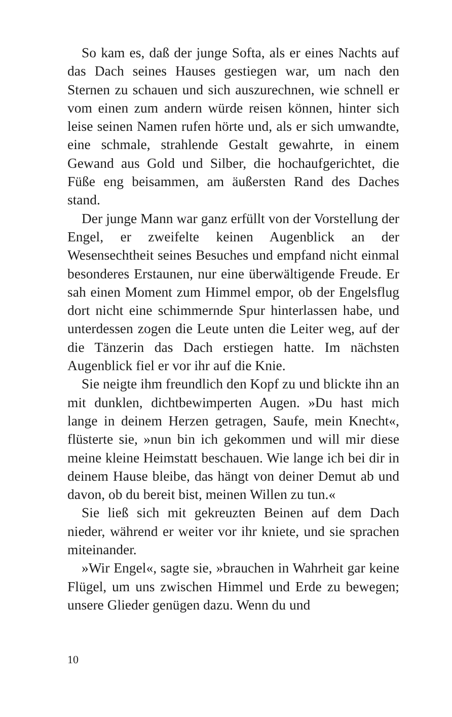So kam es, daß der junge Softa, als er eines Nachts auf das Dach seines Hauses gestiegen war, um nach den Sternen zu schauen und sich auszurechnen, wie schnell er vom einen zum andern würde reisen können, hinter sich leise seinen Namen rufen hörte und, als er sich umwandte, eine schmale, strahlende Gestalt gewahrte, in einem Gewand aus Gold und Silber, die hochaufgerichtet, die Füße eng beisammen, am äußersten Rand des Daches stand.
Der junge Mann war ganz erfüllt von der Vorstellung der Engel, er zweifelte keinen Augenblick an der Wesensechtheit seines Besuches und empfand nicht einmal besonderes Erstaunen, nur eine überwältigende Freude. Er sah einen Moment zum Himmel empor, ob der Engelsflug dort nicht eine schimmernde Spur hinterlassen habe, und unterdessen zogen die Leute unten die Leiter weg, auf der die Tänzerin das Dach erstiegen hatte. Im nächsten Augenblick fiel er vor ihr auf die Knie.
Sie neigte ihm freundlich den Kopf zu und blickte ihn an mit dunklen, dichtbewimperten Augen. »Du hast mich lange in deinem Herzen getragen, Saufe, mein Knecht«, flüsterte sie, »nun bin ich gekommen und will mir diese meine kleine Heimstatt beschauen. Wie lange ich bei dir in deinem Hause bleibe, das hängt von deiner Demut ab und davon, ob du bereit bist, meinen Willen zu tun.«
Sie ließ sich mit gekreuzten Beinen auf dem Dach nieder, während er weiter vor ihr kniete, und sie sprachen miteinander.
»Wir Engel«, sagte sie, »brauchen in Wahrheit gar keine Flügel, um uns zwischen Himmel und Erde zu bewegen; unsere Glieder genügen dazu. Wenn du und
10